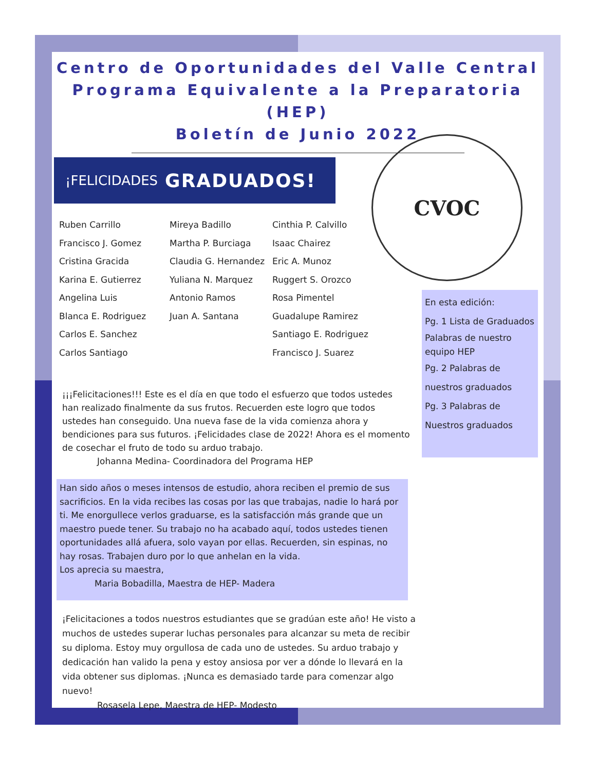Centro de Oportunidades del Valle Central
Programa Equivalente a la Preparatoria (HEP)
Boletín de Junio 2022
¡FELICIDADES GRADUADOS!
Ruben Carrillo
Francisco J. Gomez
Cristina Gracida
Karina E. Gutierrez
Angelina Luis
Blanca E. Rodriguez
Carlos E. Sanchez
Carlos Santiago
Mireya Badillo
Martha P. Burciaga
Claudia G. Hernandez
Yuliana N. Marquez
Antonio Ramos
Juan A. Santana
Cinthia P. Calvillo
Isaac Chairez
Eric A. Munoz
Ruggert S. Orozco
Rosa Pimentel
Guadalupe Ramirez
Santiago E. Rodriguez
Francisco J. Suarez
CVOC
En esta edición:
Pg. 1 Lista de Graduados
Palabras de nuestro equipo HEP
Pg. 2 Palabras de
nuestros graduados
Pg. 3 Palabras de
Nuestros graduados
¡¡¡Felicitaciones!!! Este es el día en que todo el esfuerzo que todos ustedes han realizado finalmente da sus frutos. Recuerden este logro que todos ustedes han conseguido. Una nueva fase de la vida comienza ahora y bendiciones para sus futuros. ¡Felicidades clase de 2022! Ahora es el momento de cosechar el fruto de todo su arduo trabajo.
Johanna Medina- Coordinadora del Programa HEP
Han sido años o meses intensos de estudio, ahora reciben el premio de sus sacrificios. En la vida recibes las cosas por las que trabajas, nadie lo hará por ti. Me enorgullece verlos graduarse, es la satisfacción más grande que un maestro puede tener. Su trabajo no ha acabado aquí, todos ustedes tienen oportunidades allá afuera, solo vayan por ellas. Recuerden, sin espinas, no hay rosas. Trabajen duro por lo que anhelan en la vida.
Los aprecia su maestra,
Maria Bobadilla, Maestra de HEP- Madera
¡Felicitaciones a todos nuestros estudiantes que se gradúan este año! He visto a muchos de ustedes superar luchas personales para alcanzar su meta de recibir su diploma. Estoy muy orgullosa de cada uno de ustedes. Su arduo trabajo y dedicación han valido la pena y estoy ansiosa por ver a dónde lo llevará en la vida obtener sus diplomas. ¡Nunca es demasiado tarde para comenzar algo nuevo!
Rosasela Lepe, Maestra de HEP- Modesto